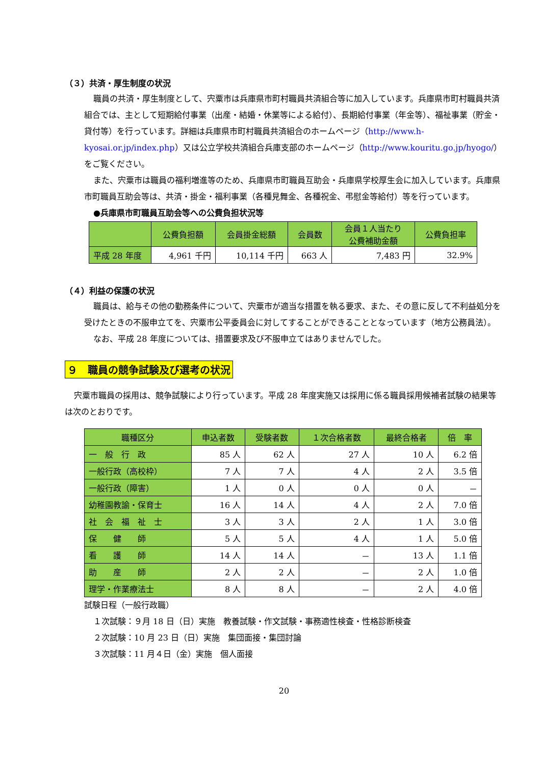（３）共済・厚生制度の状況
職員の共済・厚生制度として、宍粟市は兵庫県市町村職員共済組合等に加入しています。兵庫県市町村職員共済組合では、主として短期給付事業（出産・結婚・休業等による給付）、長期給付事業（年金等）、福祉事業（貯金・貸付等）を行っています。詳細は兵庫県市町村職員共済組合のホームページ（http://www.h-kyosai.or.jp/index.php）又は公立学校共済組合兵庫支部のホームページ（http://www.kouritu.go.jp/hyogo/）をご覧ください。
また、宍粟市は職員の福利増進等のため、兵庫県市町職員互助会・兵庫県学校厚生会に加入しています。兵庫県市町職員互助会等は、共済・掛金・福利事業（各種見舞金、各種祝金、弔慰金等給付）等を行っています。
●兵庫県市町職員互助会等への公費負担状況等
| | 公費負担額 | 会員掛金総額 | 会員数 | 会員１人当たり 公費補助金額 | 公費負担率 |
| --- | --- | --- | --- | --- | --- |
| 平成 28 年度 | 4,961 千円 | 10,114 千円 | 663 人 | 7,483 円 | 32.9% |
（４）利益の保護の状況
職員は、給与その他の勤務条件について、宍粟市が適当な措置を執る要求、また、その意に反して不利益処分を受けたときの不服申立てを、宍粟市公平委員会に対してすることができることとなっています（地方公務員法）。
なお、平成 28 年度については、措置要求及び不服申立てはありませんでした。
９　職員の競争試験及び選考の状況
宍粟市職員の採用は、競争試験により行っています。平成 28 年度実施又は採用に係る職員採用候補者試験の結果等は次のとおりです。
| 職種区分 | 申込者数 | 受験者数 | １次合格者数 | 最終合格者 | 倍 率 |
| --- | --- | --- | --- | --- | --- |
| 一 般 行 政 | 85 人 | 62 人 | 27 人 | 10 人 | 6.2 倍 |
| 一般行政（高校枠） | 7 人 | 7 人 | 4 人 | 2 人 | 3.5 倍 |
| 一般行政（障害） | 1 人 | 0 人 | 0 人 | 0 人 | － |
| 幼稚園教諭・保育士 | 16 人 | 14 人 | 4 人 | 2 人 | 7.0 倍 |
| 社 会 福 祉 士 | 3 人 | 3 人 | 2 人 | 1 人 | 3.0 倍 |
| 保 健 師 | 5 人 | 5 人 | 4 人 | 1 人 | 5.0 倍 |
| 看 護 師 | 14 人 | 14 人 | － | 13 人 | 1.1 倍 |
| 助 産 師 | 2 人 | 2 人 | － | 2 人 | 1.0 倍 |
| 理学・作業療法士 | 8 人 | 8 人 | － | 2 人 | 4.0 倍 |
試験日程（一般行政職）
１次試験：９月 18 日（日）実施　教養試験・作文試験・事務適性検査・性格診断検査
２次試験：10 月 23 日（日）実施　集団面接・集団討論
３次試験：11 月４日（金）実施　個人面接
20